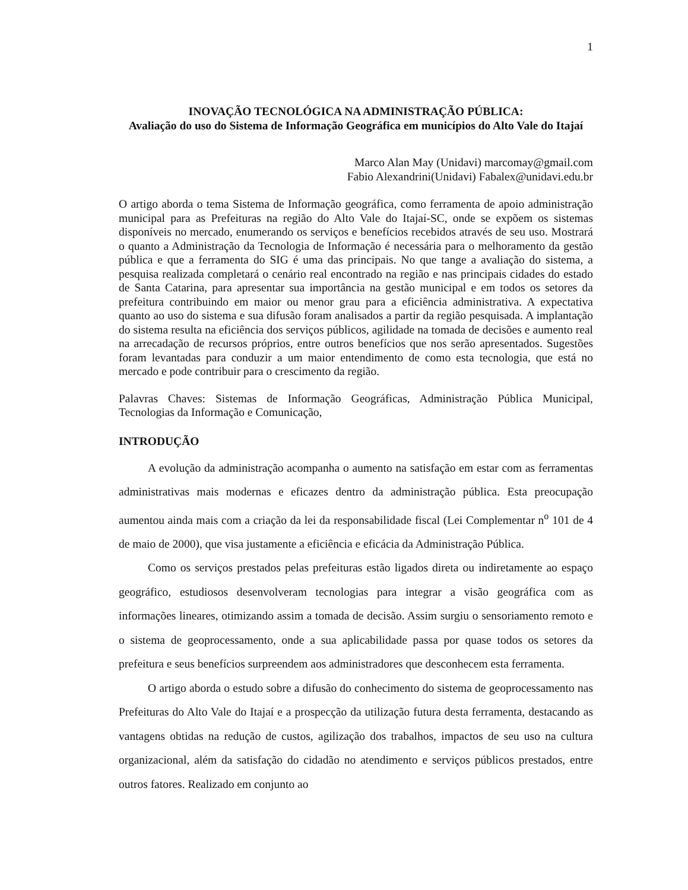1
INOVAÇÃO TECNOLÓGICA NA ADMINISTRAÇÃO PÚBLICA:
Avaliação do uso do Sistema de Informação Geográfica em municípios do Alto Vale do Itajaí
Marco Alan May (Unidavi) marcomay@gmail.com
Fabio Alexandrini(Unidavi) Fabalex@unidavi.edu.br
O artigo aborda o tema Sistema de Informação geográfica, como ferramenta de apoio administração municipal para as Prefeituras na região do Alto Vale do Itajaí-SC, onde se expõem os sistemas disponíveis no mercado, enumerando os serviços e benefícios recebidos através de seu uso. Mostrará o quanto a Administração da Tecnologia de Informação é necessária para o melhoramento da gestão pública e que a ferramenta do SIG é uma das principais. No que tange a avaliação do sistema, a pesquisa realizada completará o cenário real encontrado na região e nas principais cidades do estado de Santa Catarina, para apresentar sua importância na gestão municipal e em todos os setores da prefeitura contribuindo em maior ou menor grau para a eficiência administrativa. A expectativa quanto ao uso do sistema e sua difusão foram analisados a partir da região pesquisada. A implantação do sistema resulta na eficiência dos serviços públicos, agilidade na tomada de decisões e aumento real na arrecadação de recursos próprios, entre outros benefícios que nos serão apresentados. Sugestões foram levantadas para conduzir a um maior entendimento de como esta tecnologia, que está no mercado e pode contribuir para o crescimento da região.
Palavras Chaves: Sistemas de Informação Geográficas, Administração Pública Municipal, Tecnologias da Informação e Comunicação,
INTRODUÇÃO
A evolução da administração acompanha o aumento na satisfação em estar com as ferramentas administrativas mais modernas e eficazes dentro da administração pública. Esta preocupação aumentou ainda mais com a criação da lei da responsabilidade fiscal (Lei Complementar n<sup>o</sup> 101 de 4 de maio de 2000), que visa justamente a eficiência e eficácia da Administração Pública.
Como os serviços prestados pelas prefeituras estão ligados direta ou indiretamente ao espaço geográfico, estudiosos desenvolveram tecnologias para integrar a visão geográfica com as informações lineares, otimizando assim a tomada de decisão. Assim surgiu o sensoriamento remoto e o sistema de geoprocessamento, onde a sua aplicabilidade passa por quase todos os setores da prefeitura e seus benefícios surpreendem aos administradores que desconhecem esta ferramenta.
O artigo aborda o estudo sobre a difusão do conhecimento do sistema de geoprocessamento nas Prefeituras do Alto Vale do Itajaí e a prospecção da utilização futura desta ferramenta, destacando as vantagens obtidas na redução de custos, agilização dos trabalhos, impactos de seu uso na cultura organizacional, além da satisfação do cidadão no atendimento e serviços públicos prestados, entre outros fatores. Realizado em conjunto ao